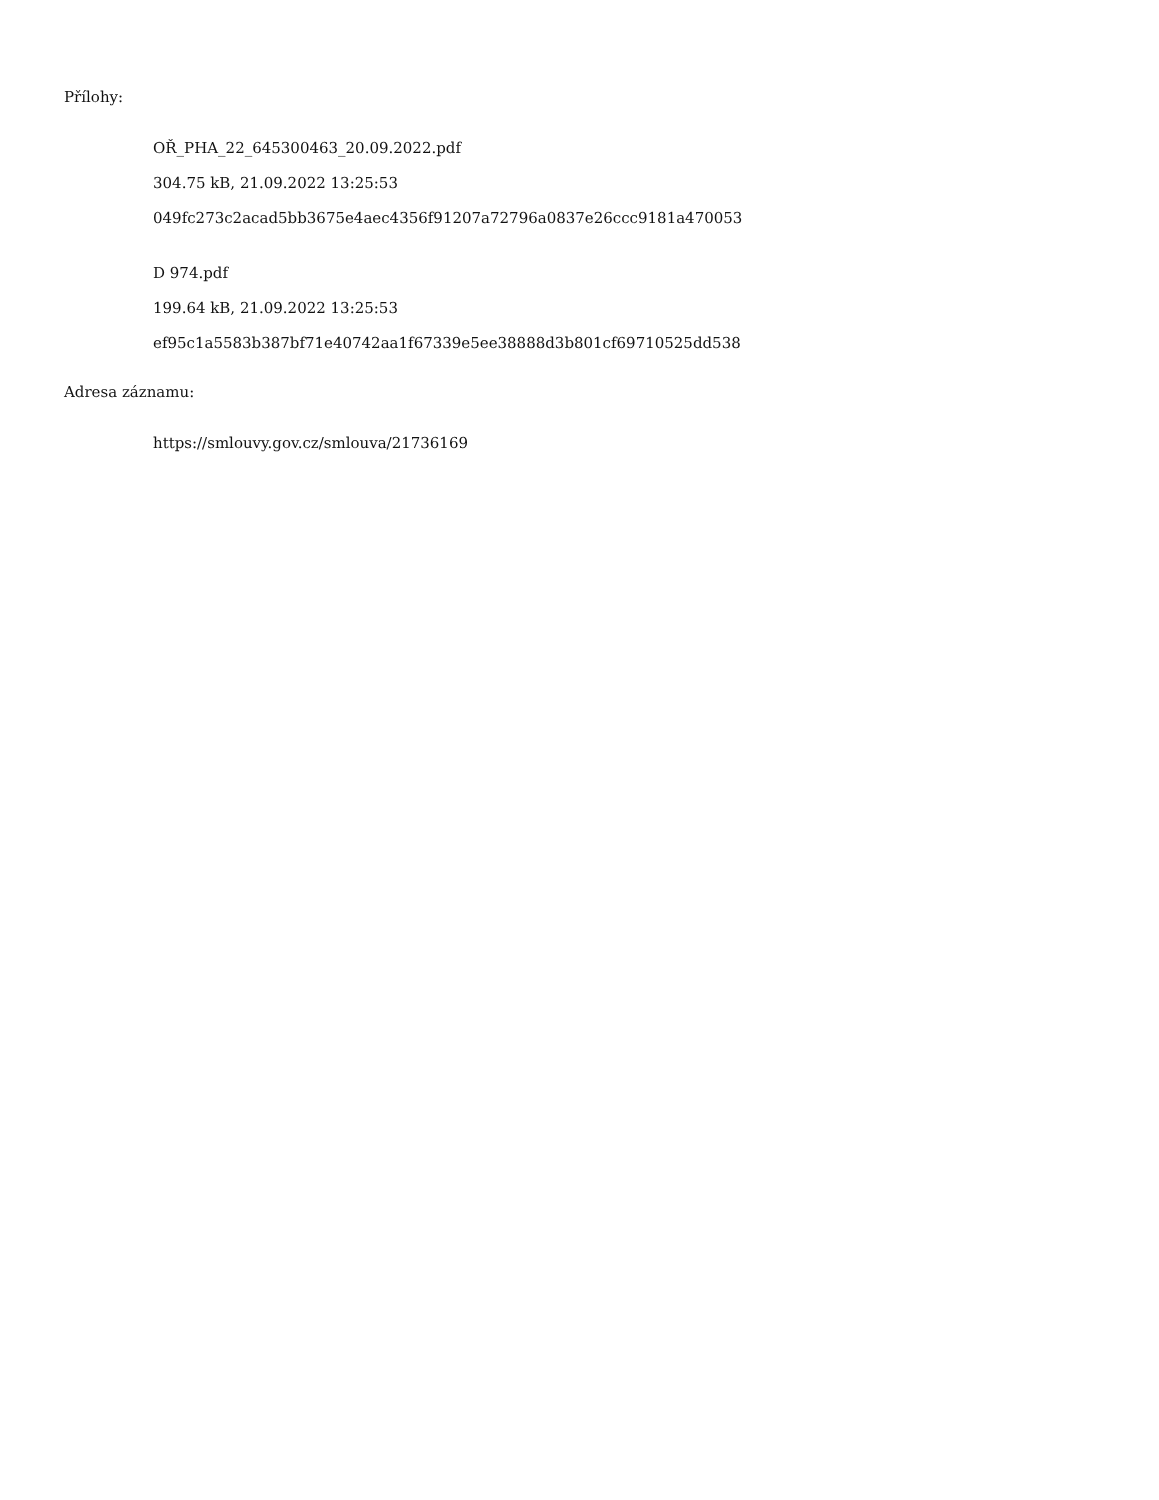Přílohy:
OŘ_PHA_22_645300463_20.09.2022.pdf
304.75 kB, 21.09.2022 13:25:53
049fc273c2acad5bb3675e4aec4356f91207a72796a0837e26ccc9181a470053
D 974.pdf
199.64 kB, 21.09.2022 13:25:53
ef95c1a5583b387bf71e40742aa1f67339e5ee38888d3b801cf69710525dd538
Adresa záznamu:
https://smlouvy.gov.cz/smlouva/21736169